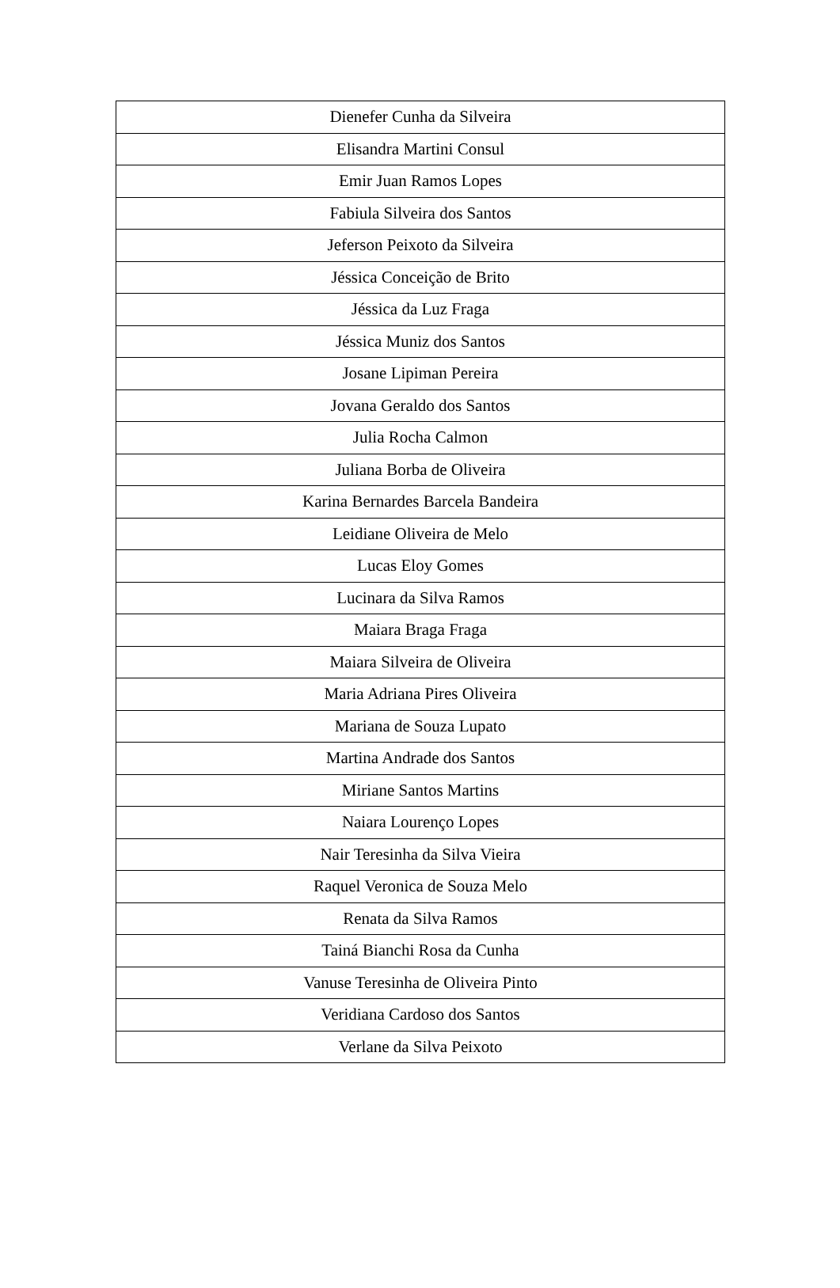| Dienefer Cunha da Silveira |
| Elisandra Martini Consul |
| Emir Juan Ramos Lopes |
| Fabiula Silveira dos Santos |
| Jeferson Peixoto da Silveira |
| Jéssica Conceição de Brito |
| Jéssica da Luz Fraga |
| Jéssica Muniz dos Santos |
| Josane Lipiman Pereira |
| Jovana Geraldo dos Santos |
| Julia Rocha Calmon |
| Juliana Borba de Oliveira |
| Karina Bernardes Barcela Bandeira |
| Leidiane Oliveira de Melo |
| Lucas Eloy Gomes |
| Lucinara da Silva Ramos |
| Maiara Braga Fraga |
| Maiara Silveira de Oliveira |
| Maria Adriana Pires Oliveira |
| Mariana de Souza Lupato |
| Martina Andrade dos Santos |
| Miriane Santos Martins |
| Naiara Lourenço Lopes |
| Nair Teresinha da Silva Vieira |
| Raquel Veronica de Souza Melo |
| Renata da Silva Ramos |
| Tainá Bianchi Rosa da Cunha |
| Vanuse Teresinha de Oliveira Pinto |
| Veridiana Cardoso dos Santos |
| Verlane da Silva Peixoto |